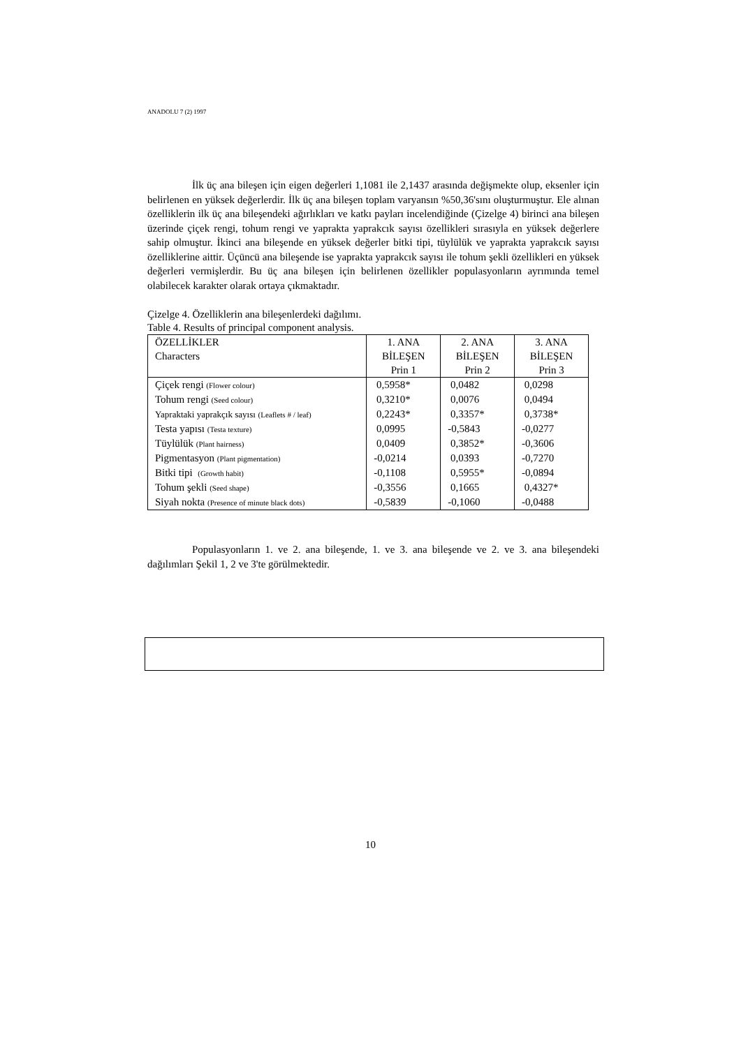ANADOLU 7 (2) 1997
İlk üç ana bileşen için eigen değerleri 1,1081 ile 2,1437 arasında değişmekte olup, eksenler için belirlenen en yüksek değerlerdir. İlk üç ana bileşen toplam varyansın %50,36'sını oluşturmuştur. Ele alınan özelliklerin ilk üç ana bileşendeki ağırlıkları ve katkı payları incelendiğinde (Çizelge 4) birinci ana bileşen üzerinde çiçek rengi, tohum rengi ve yaprakta yaprakcık sayısı özellikleri sırasıyla en yüksek değerlere sahip olmuştur. İkinci ana bileşende en yüksek değerler bitki tipi, tüylülük ve yaprakta yaprakcık sayısı özelliklerine aittir. Üçüncü ana bileşende ise yaprakta yaprakcık sayısı ile tohum şekli özellikleri en yüksek değerleri vermişlerdir. Bu üç ana bileşen için belirlenen özellikler populasyonların ayrımında temel olabilecek karakter olarak ortaya çıkmaktadır.
Çizelge 4. Özelliklerin ana bileşenlerdeki dağılımı.
Table 4. Results of principal component analysis.
| ÖZELLİKLER Characters | 1. ANA BİLEŞEN Prin 1 | 2. ANA BİLEŞEN Prin 2 | 3. ANA BİLEŞEN Prin 3 |
| --- | --- | --- | --- |
| Çiçek rengi (Flower colour) | 0,5958* | 0,0482 | 0,0298 |
| Tohum rengi (Seed colour) | 0,3210* | 0,0076 | 0,0494 |
| Yapraktaki yaprakçık sayısı (Leaflets # / leaf) | 0,2243* | 0,3357* | 0,3738* |
| Testa yapısı (Testa texture) | 0,0995 | -0,5843 | -0,0277 |
| Tüylülük (Plant hairness) | 0,0409 | 0,3852* | -0,3606 |
| Pigmentasyon (Plant pigmentation) | -0,0214 | 0,0393 | -0,7270 |
| Bitki tipi (Growth habit) | -0,1108 | 0,5955* | -0,0894 |
| Tohum şekli (Seed shape) | -0,3556 | 0,1665 | 0,4327* |
| Siyah nokta (Presence of minute black dots) | -0,5839 | -0,1060 | -0,0488 |
Populasyonların 1. ve 2. ana bileşende, 1. ve 3. ana bileşende ve 2. ve 3. ana bileşendeki dağılımları Şekil 1, 2 ve 3'te görülmektedir.
10